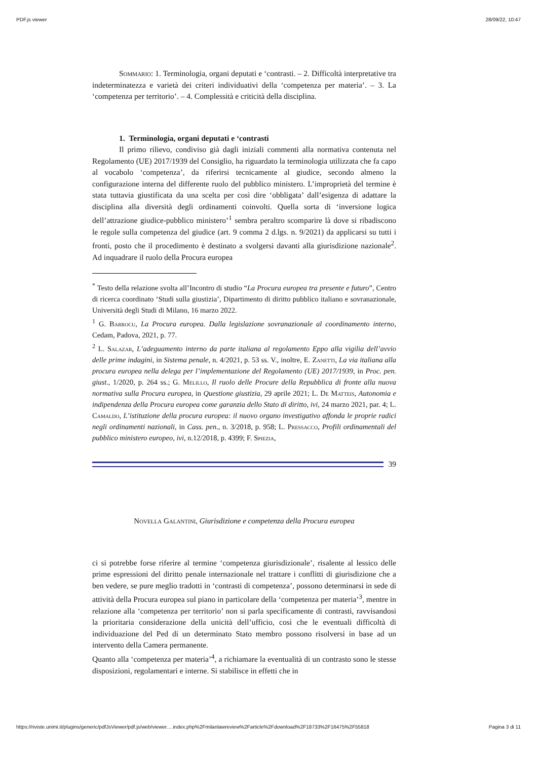PDF.js viewer 28/09/22, 10:47
Sommario: 1. Terminologia, organi deputati e ‘contrasti. – 2. Difficoltà interpretative tra indeterminatezza e varietà dei criteri individuativi della ‘competenza per materia’. – 3. La ‘competenza per territorio’. – 4. Complessità e criticità della disciplina.
1. Terminologia, organi deputati e ‘contrasti
Il primo rilievo, condiviso già dagli iniziali commenti alla normativa contenuta nel Regolamento (UE) 2017/1939 del Consiglio, ha riguardato la terminologia utilizzata che fa capo al vocabolo ‘competenza’, da riferirsi tecnicamente al giudice, secondo almeno la configurazione interna del differente ruolo del pubblico ministero. L’improprietà del termine è stata tuttavia giustificata da una scelta per così dire ‘obbligata’ dall’esigenza di adattare la disciplina alla diversità degli ordinamenti coinvolti. Quella sorta di ‘inversione logica dell’attrazione giudice-pubblico ministero’<sup>1</sup> sembra peraltro scomparire là dove si ribadiscono le regole sulla competenza del giudice (art. 9 comma 2 d.lgs. n. 9/2021) da applicarsi su tutti i fronti, posto che il procedimento è destinato a svolgersi davanti alla giurisdizione nazionale<sup>2</sup>. Ad inquadrare il ruolo della Procura europea
<sup>*</sup> Testo della relazione svolta all’Incontro di studio “La Procura europea tra presente e futuro”, Centro di ricerca coordinato ‘Studi sulla giustizia’, Dipartimento di diritto pubblico italiano e sovranazionale, Università degli Studi di Milano, 16 marzo 2022.
<sup>1</sup> G. Barrocu, La Procura europea. Dalla legislazione sovranazionale al coordinamento interno, Cedam, Padova, 2021, p. 77.
<sup>2</sup> L. Salazar, L’adeguamento interno da parte italiana al regolamento Eppo alla vigilia dell’avvio delle prime indagini, in Sistema penale, n. 4/2021, p. 53 ss. V., inoltre, E. Zanetti, La via italiana alla procura europea nella delega per l’implementazione del Regolamento (UE) 2017/1939, in Proc. pen. giust., 1/2020, p. 264 ss.; G. Melillo, Il ruolo delle Procure della Repubblica di fronte alla nuova normativa sulla Procura europea, in Questione giustizia, 29 aprile 2021; L. De Matteis, Autonomia e indipendenza della Procura europea come garanzia dello Stato di diritto, ivi, 24 marzo 2021, par. 4; L. Camaldo, L’istituzione della procura europea: il nuovo organo investigativo affonda le proprie radici negli ordinamenti nazionali, in Cass. pen., n. 3/2018, p. 958; L. Pressacco, Profili ordinamentali del pubblico ministero europeo, ivi, n.12/2018, p. 4399; F. Spiezia,
39
Novella Galantini, Giurisdizione e competenza della Procura europea
ci si potrebbe forse riferire al termine ‘competenza giurisdizionale’, risalente al lessico delle prime espressioni del diritto penale internazionale nel trattare i conflitti di giurisdizione che a ben vedere, se pure meglio tradotti in ‘contrasti di competenza’, possono determinarsi in sede di attività della Procura europea sul piano in particolare della ‘competenza per materia’<sup>3</sup>, mentre in relazione alla ‘competenza per territorio’ non si parla specificamente di contrasti, ravvisandosi la prioritaria considerazione della unicità dell’ufficio, così che le eventuali difficoltà di individuazione del Ped di un determinato Stato membro possono risolversi in base ad un intervento della Camera permanente.
Quanto alla ‘competenza per materia’<sup>4</sup>, a richiamare la eventualità di un contrasto sono le stesse disposizioni, regolamentari e interne. Si stabilisce in effetti che in
https://riviste.unimi.it/plugins/generic/pdfJsViewer/pdf.js/web/viewer.…index.php%2Fmilanlawreview%2Farticle%2Fdownload%2F18733%2F16475%2F55818 Pagina 3 di 11